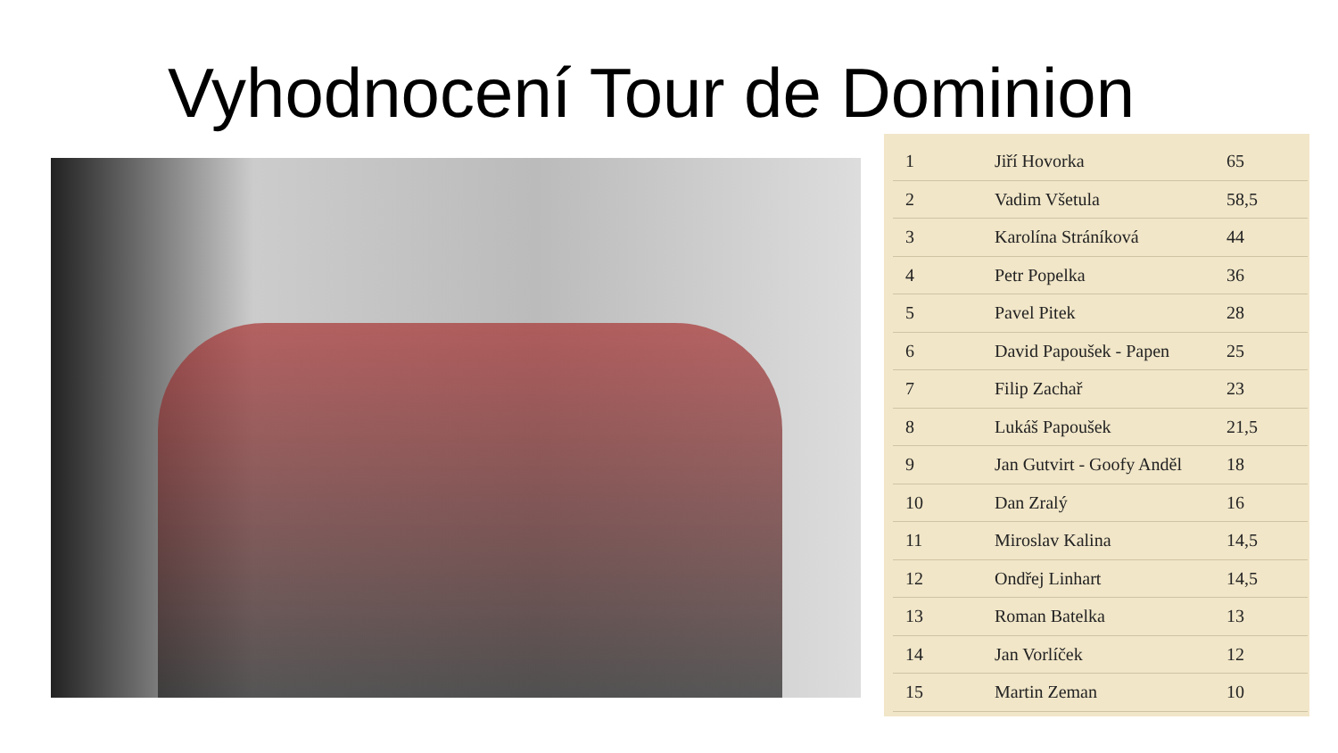Vyhodnocení Tour de Dominion
| 1 | Jiří Hovorka | 65 |
| 2 | Vadim Všetula | 58,5 |
| 3 | Karolína Stráníková | 44 |
| 4 | Petr Popelka | 36 |
| 5 | Pavel Pitek | 28 |
| 6 | David Papoušek - Papen | 25 |
| 7 | Filip Zachař | 23 |
| 8 | Lukáš Papoušek | 21,5 |
| 9 | Jan Gutvirt - Goofy Anděl | 18 |
| 10 | Dan Zralý | 16 |
| 11 | Miroslav Kalina | 14,5 |
| 12 | Ondřej Linhart | 14,5 |
| 13 | Roman Batelka | 13 |
| 14 | Jan Vorlíček | 12 |
| 15 | Martin Zeman | 10 |